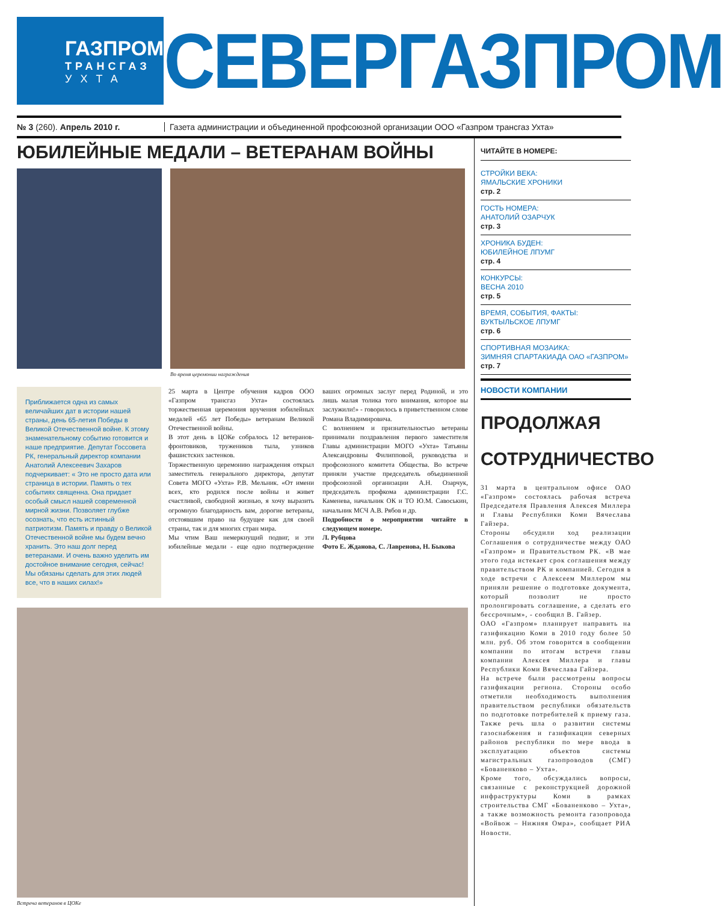ГАЗПРОМ
ТРАНСГАЗ
УХТА
СЕВЕРГАЗПРОМ
№ 3 (260). Апрель 2010 г. Газета администрации и объединенной профсоюзной организации ООО «Газпром трансгаз Ухта»
ЮБИЛЕЙНЫЕ МЕДАЛИ – ВЕТЕРАНАМ ВОЙНЫ
Во время церемонии награждения
Приближается одна из самых величайших дат в истории нашей страны, день 65-летия Победы в Великой Отечественной войне. К этому знаменательному событию готовится и наше предприятие. Депутат Госсовета РК, генеральный директор компании Анатолий Алексеевич Захаров подчеркивает: « Это не просто дата или страница в истории. Память о тех событиях священна. Она придает особый смысл нашей современной мирной жизни. Позволяет глубже осознать, что есть истинный патриотизм. Память и правду о Великой Отечественной войне мы будем вечно хранить. Это наш долг перед ветеранами. И очень важно уделить им достойное внимание сегодня, сейчас! Мы обязаны сделать для этих людей все, что в наших силах!»
25 марта в Центре обучения кадров ООО «Газпром трансгаз Ухта» состоялась торжественная церемония вручения юбилейных медалей «65 лет Победы» ветеранам Великой Отечественной войны.
В этот день в ЦОКе собралось 12 ветеранов-фронтовиков, тружеников тыла, узников фашистских застенков.
Торжественную церемонию награждения открыл заместитель генерального директора, депутат Совета МОГО «Ухта» Р.В. Мельник. «От имени всех, кто родился после войны и живет счастливой, свободной жизнью, я хочу выразить огромную благодарность вам, дорогие ветераны, отстоявшим право на будущее как для своей страны, так и для многих стран мира.
Мы чтим Ваш немеркнущий подвиг, и эти юбилейные медали - еще одно подтверждение ваших огромных заслуг перед Родиной, и это лишь малая толика того внимания, которое вы заслужили!» - говорилось в приветственном слове Романа Владимировича.
С волнением и признательностью ветераны принимали поздравления первого заместителя Главы администрации МОГО «Ухта» Татьяны Александровны Филипповой, руководства и профсоюзного комитета Общества. Во встрече приняли участие председатель объединенной профсоюзной организации А.Н. Озарчук, председатель профкома администрации Г.С. Каменева, начальник ОК и ТО Ю.М. Савоськин, начальник МСЧ А.В. Рябов и др.
Подробности о мероприятии читайте в следующем номере.
Л. Рубцова
Фото Е. Жданова, С. Лавренова, Н. Быкова
Встреча ветеранов в ЦОКе
ЧИТАЙТЕ В НОМЕРЕ:
СТРОЙКИ ВЕКА:
ЯМАЛЬСКИЕ ХРОНИКИ
стр. 2
ГОСТЬ НОМЕРА:
АНАТОЛИЙ ОЗАРЧУК
стр. 3
ХРОНИКА БУДЕН:
ЮБИЛЕЙНОЕ ЛПУМГ
стр. 4
КОНКУРСЫ:
ВЕСНА 2010
стр. 5
ВРЕМЯ, СОБЫТИЯ, ФАКТЫ:
ВУКТЫЛЬСКОЕ ЛПУМГ
стр. 6
СПОРТИВНАЯ МОЗАИКА:
ЗИМНЯЯ СПАРТАКИАДА ОАО «ГАЗПРОМ»
стр. 7
НОВОСТИ КОМПАНИИ
ПРОДОЛЖАЯ СОТРУДНИЧЕСТВО
31 марта в центральном офисе ОАО «Газпром» состоялась рабочая встреча Председателя Правления Алексея Миллера и Главы Республики Коми Вячеслава Гайзера.
Стороны обсудили ход реализации Соглашения о сотрудничестве между ОАО «Газпром» и Правительством РК. «В мае этого года истекает срок соглашения между правительством РК и компанией. Сегодня в ходе встречи с Алексеем Миллером мы приняли решение о подготовке документа, который позволит не просто пролонгировать соглашение, а сделать его бессрочным», - сообщил В. Гайзер.
ОАО «Газпром» планирует направить на газификацию Коми в 2010 году более 50 млн. руб. Об этом говорится в сообщении компании по итогам встречи главы компании Алексея Миллера и главы Республики Коми Вячеслава Гайзера.
На встрече были рассмотрены вопросы газификации региона. Стороны особо отметили необходимость выполнения правительством республики обязательств по подготовке потребителей к приему газа. Также речь шла о развитии системы газоснабжения и газификации северных районов республики по мере ввода в эксплуатацию объектов системы магистральных газопроводов (СМГ) «Бованенково – Ухта».
Кроме того, обсуждались вопросы, связанные с реконструкцией дорожной инфраструктуры Коми в рамках строительства СМГ «Бованенково – Ухта», а также возможность ремонта газопровода «Войвож – Нижняя Омра», сообщает РИА Новости.